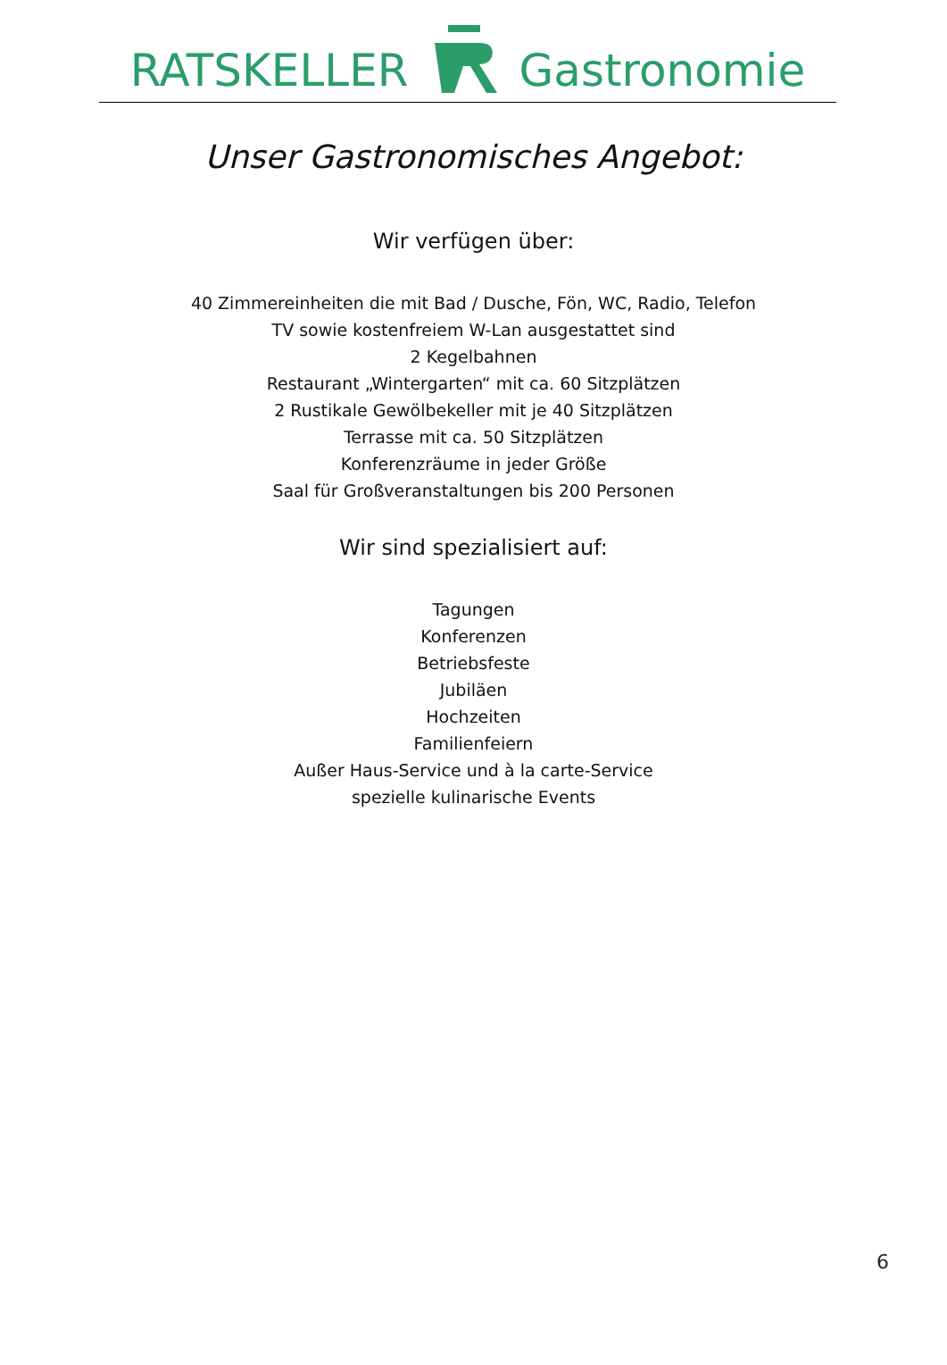RATSKELLER Gastronomie
Unser Gastronomisches Angebot:
Wir verfügen über:
40 Zimmereinheiten die mit Bad / Dusche, Fön, WC, Radio, Telefon
TV sowie kostenfreiem W-Lan ausgestattet sind
2 Kegelbahnen
Restaurant „Wintergarten“ mit ca. 60 Sitzplätzen
2 Rustikale Gewölbekeller mit je 40 Sitzplätzen
Terrasse mit ca. 50 Sitzplätzen
Konferenzräume in jeder Größe
Saal für Großveranstaltungen bis 200 Personen
Wir sind spezialisiert auf:
Tagungen
Konferenzen
Betriebsfeste
Jubiläen
Hochzeiten
Familienfeiern
Außer Haus-Service und à la carte-Service
spezielle kulinarische Events
6